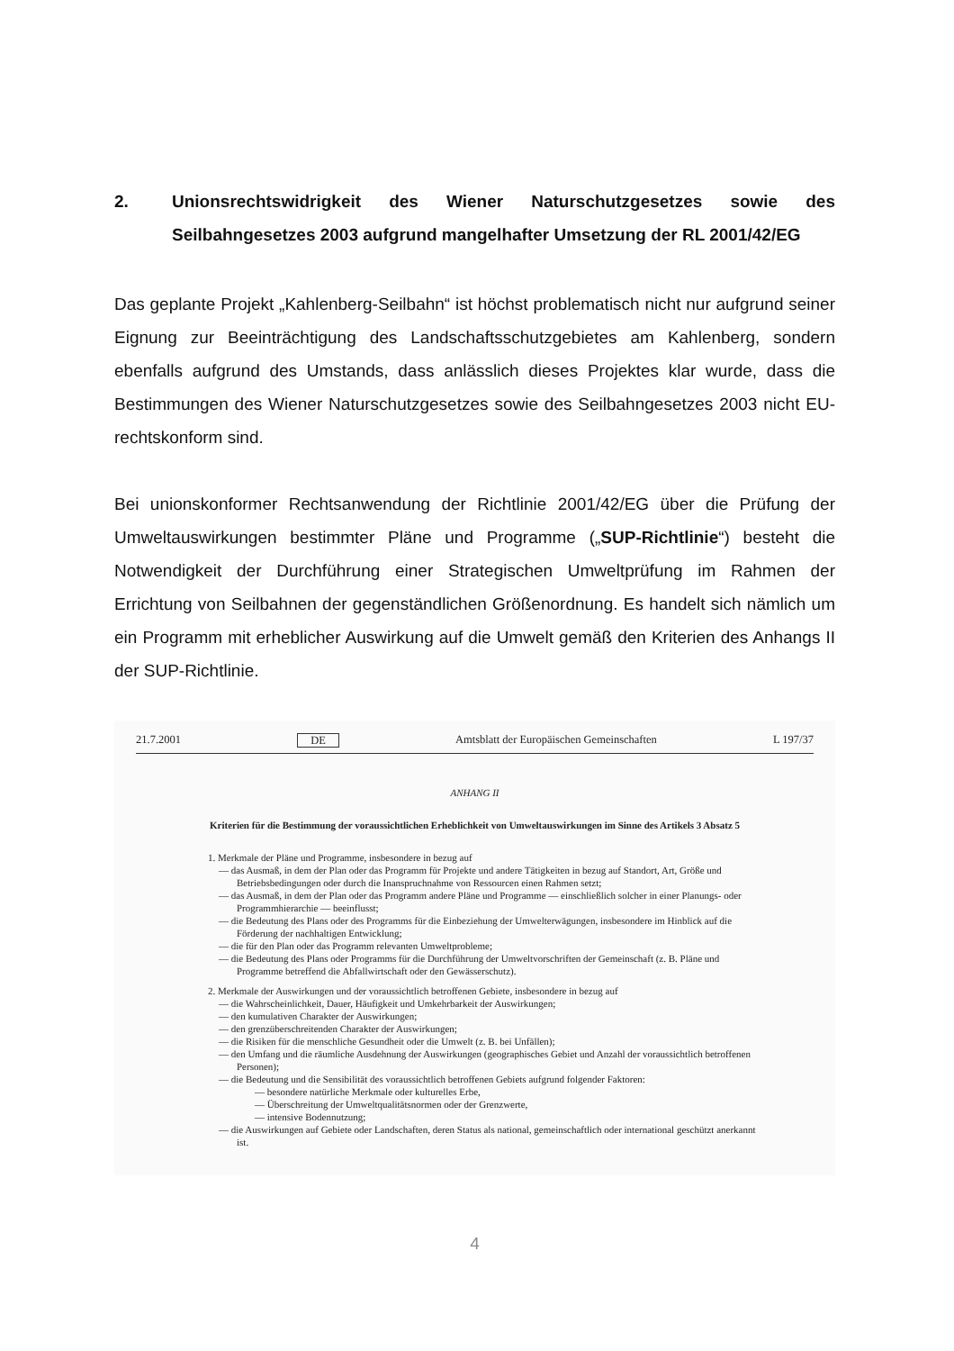2. Unionsrechtswidrigkeit des Wiener Naturschutzgesetzes sowie des Seilbahngesetzes 2003 aufgrund mangelhafter Umsetzung der RL 2001/42/EG
Das geplante Projekt „Kahlenberg-Seilbahn“ ist höchst problematisch nicht nur aufgrund seiner Eignung zur Beeinträchtigung des Landschaftsschutzgebietes am Kahlenberg, sondern ebenfalls aufgrund des Umstands, dass anlässlich dieses Projektes klar wurde, dass die Bestimmungen des Wiener Naturschutzgesetzes sowie des Seilbahngesetzes 2003 nicht EU-rechtskonform sind.
Bei unionskonformer Rechtsanwendung der Richtlinie 2001/42/EG über die Prüfung der Umweltauswirkungen bestimmter Pläne und Programme („SUP-Richtlinie“) besteht die Notwendigkeit der Durchführung einer Strategischen Umweltprüfung im Rahmen der Errichtung von Seilbahnen der gegenständlichen Größenordnung. Es handelt sich nämlich um ein Programm mit erheblicher Auswirkung auf die Umwelt gemäß den Kriterien des Anhangs II der SUP-Richtlinie.
21.7.2001 DE Amtsblatt der Europäischen Gemeinschaften L 197/37
ANHANG II
Kriterien für die Bestimmung der voraussichtlichen Erheblichkeit von Umweltauswirkungen im Sinne des Artikels 3 Absatz 5
1. Merkmale der Pläne und Programme, insbesondere in bezug auf
— das Ausmaß, in dem der Plan oder das Programm für Projekte und andere Tätigkeiten in bezug auf Standort, Art, Größe und Betriebsbedingungen oder durch die Inanspruchnahme von Ressourcen einen Rahmen setzt;
— das Ausmaß, in dem der Plan oder das Programm andere Pläne und Programme — einschließlich solcher in einer Planungs- oder Programmhierarchie — beeinflusst;
— die Bedeutung des Plans oder des Programms für die Einbeziehung der Umwelterwägungen, insbesondere im Hinblick auf die Förderung der nachhaltigen Entwicklung;
— die für den Plan oder das Programm relevanten Umweltprobleme;
— die Bedeutung des Plans oder Programms für die Durchführung der Umweltvorschriften der Gemeinschaft (z. B. Pläne und Programme betreffend die Abfallwirtschaft oder den Gewässerschutz).
2. Merkmale der Auswirkungen und der voraussichtlich betroffenen Gebiete, insbesondere in bezug auf
— die Wahrscheinlichkeit, Dauer, Häufigkeit und Umkehrbarkeit der Auswirkungen;
— den kumulativen Charakter der Auswirkungen;
— den grenzüberschreitenden Charakter der Auswirkungen;
— die Risiken für die menschliche Gesundheit oder die Umwelt (z. B. bei Unfällen);
— den Umfang und die räumliche Ausdehnung der Auswirkungen (geographisches Gebiet und Anzahl der voraussichtlich betroffenen Personen);
— die Bedeutung und die Sensibilität des voraussichtlich betroffenen Gebiets aufgrund folgender Faktoren:
— besondere natürliche Merkmale oder kulturelles Erbe,
— Überschreitung der Umweltqualitätsnormen oder der Grenzwerte,
— intensive Bodennutzung;
— die Auswirkungen auf Gebiete oder Landschaften, deren Status als national, gemeinschaftlich oder international geschützt anerkannt ist.
4